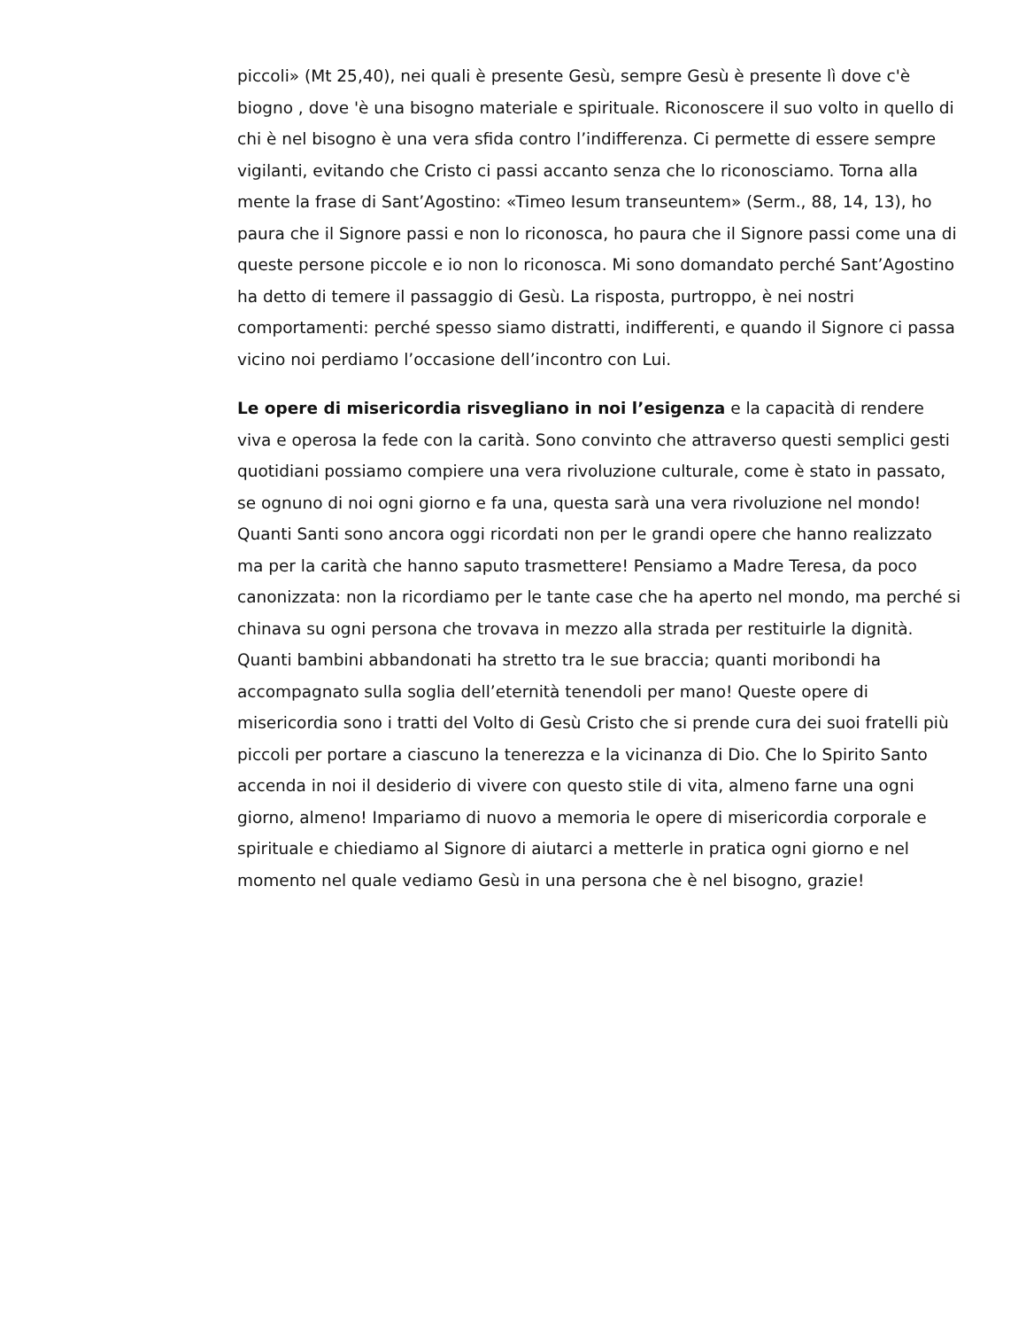piccoli» (Mt 25,40), nei quali è presente Gesù, sempre Gesù è presente lì dove c'è biogno , dove 'è una bisogno materiale e spirituale. Riconoscere il suo volto in quello di chi è nel bisogno è una vera sfida contro l’indifferenza. Ci permette di essere sempre vigilanti, evitando che Cristo ci passi accanto senza che lo riconosciamo. Torna alla mente la frase di Sant’Agostino: «Timeo Iesum transeuntem» (Serm., 88, 14, 13), ho paura che il Signore passi e non lo riconosca, ho paura che il Signore passi come una di queste persone piccole e io non lo riconosca. Mi sono domandato perché Sant’Agostino ha detto di temere il passaggio di Gesù. La risposta, purtroppo, è nei nostri comportamenti: perché spesso siamo distratti, indifferenti, e quando il Signore ci passa vicino noi perdiamo l’occasione dell’incontro con Lui.
Le opere di misericordia risvegliano in noi l’esigenza e la capacità di rendere viva e operosa la fede con la carità. Sono convinto che attraverso questi semplici gesti quotidiani possiamo compiere una vera rivoluzione culturale, come è stato in passato, se ognuno di noi ogni giorno e fa una, questa sarà una vera rivoluzione nel mondo! Quanti Santi sono ancora oggi ricordati non per le grandi opere che hanno realizzato ma per la carità che hanno saputo trasmettere! Pensiamo a Madre Teresa, da poco canonizzata: non la ricordiamo per le tante case che ha aperto nel mondo, ma perché si chinava su ogni persona che trovava in mezzo alla strada per restituirle la dignità. Quanti bambini abbandonati ha stretto tra le sue braccia; quanti moribondi ha accompagnato sulla soglia dell’eternità tenendoli per mano! Queste opere di misericordia sono i tratti del Volto di Gesù Cristo che si prende cura dei suoi fratelli più piccoli per portare a ciascuno la tenerezza e la vicinanza di Dio. Che lo Spirito Santo accenda in noi il desiderio di vivere con questo stile di vita, almeno farne una ogni giorno, almeno! Impariamo di nuovo a memoria le opere di misericordia corporale e spirituale e chiediamo al Signore di aiutarci a metterle in pratica ogni giorno e nel momento nel quale vediamo Gesù in una persona che è nel bisogno, grazie!